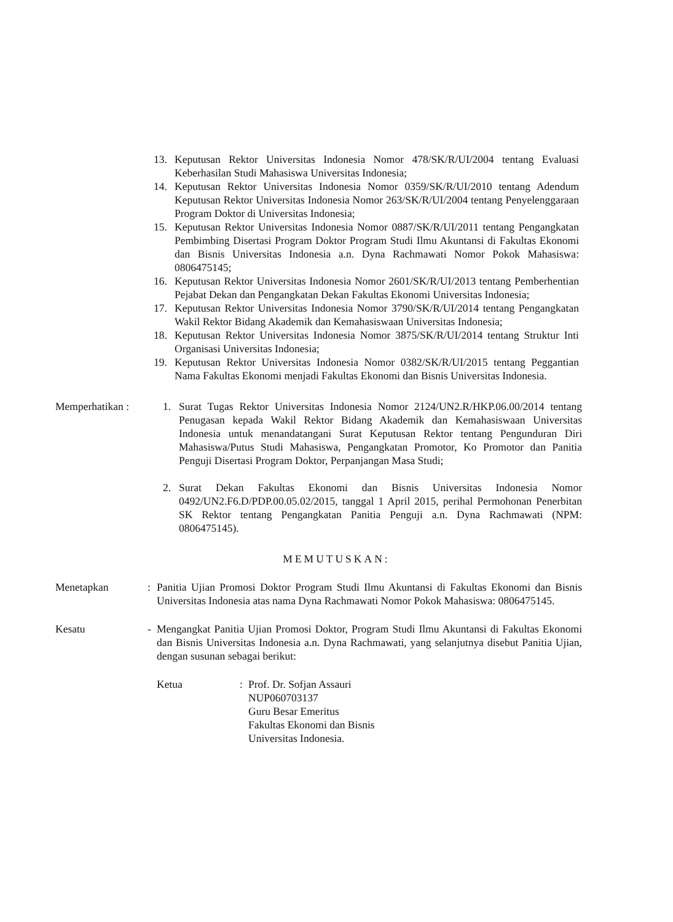13. Keputusan Rektor Universitas Indonesia Nomor 478/SK/R/UI/2004 tentang Evaluasi Keberhasilan Studi Mahasiswa Universitas Indonesia;
14. Keputusan Rektor Universitas Indonesia Nomor 0359/SK/R/UI/2010 tentang Adendum Keputusan Rektor Universitas Indonesia Nomor 263/SK/R/UI/2004 tentang Penyelenggaraan Program Doktor di Universitas Indonesia;
15. Keputusan Rektor Universitas Indonesia Nomor 0887/SK/R/UI/2011 tentang Pengangkatan Pembimbing Disertasi Program Doktor Program Studi Ilmu Akuntansi di Fakultas Ekonomi dan Bisnis Universitas Indonesia a.n. Dyna Rachmawati Nomor Pokok Mahasiswa: 0806475145;
16. Keputusan Rektor Universitas Indonesia Nomor 2601/SK/R/UI/2013 tentang Pemberhentian Pejabat Dekan dan Pengangkatan Dekan Fakultas Ekonomi Universitas Indonesia;
17. Keputusan Rektor Universitas Indonesia Nomor 3790/SK/R/UI/2014 tentang Pengangkatan Wakil Rektor Bidang Akademik dan Kemahasiswaan Universitas Indonesia;
18. Keputusan Rektor Universitas Indonesia Nomor 3875/SK/R/UI/2014 tentang Struktur Inti Organisasi Universitas Indonesia;
19. Keputusan Rektor Universitas Indonesia Nomor 0382/SK/R/UI/2015 tentang Peggantian Nama Fakultas Ekonomi menjadi Fakultas Ekonomi dan Bisnis Universitas Indonesia.
Memperhatikan :
1. Surat Tugas Rektor Universitas Indonesia Nomor 2124/UN2.R/HKP.06.00/2014 tentang Penugasan kepada Wakil Rektor Bidang Akademik dan Kemahasiswaan Universitas Indonesia untuk menandatangani Surat Keputusan Rektor tentang Pengunduran Diri Mahasiswa/Putus Studi Mahasiswa, Pengangkatan Promotor, Ko Promotor dan Panitia Penguji Disertasi Program Doktor, Perpanjangan Masa Studi;
2. Surat Dekan Fakultas Ekonomi dan Bisnis Universitas Indonesia Nomor 0492/UN2.F6.D/PDP.00.05.02/2015, tanggal 1 April 2015, perihal Permohonan Penerbitan SK Rektor tentang Pengangkatan Panitia Penguji a.n. Dyna Rachmawati (NPM: 0806475145).
MEMUTUSKAN:
Menetapkan: Panitia Ujian Promosi Doktor Program Studi Ilmu Akuntansi di Fakultas Ekonomi dan Bisnis Universitas Indonesia atas nama Dyna Rachmawati Nomor Pokok Mahasiswa: 0806475145.
Kesatu - Mengangkat Panitia Ujian Promosi Doktor, Program Studi Ilmu Akuntansi di Fakultas Ekonomi dan Bisnis Universitas Indonesia a.n. Dyna Rachmawati, yang selanjutnya disebut Panitia Ujian, dengan susunan sebagai berikut:
Ketua: Prof. Dr. Sofjan Assauri
NUP060703137
Guru Besar Emeritus
Fakultas Ekonomi dan Bisnis
Universitas Indonesia.